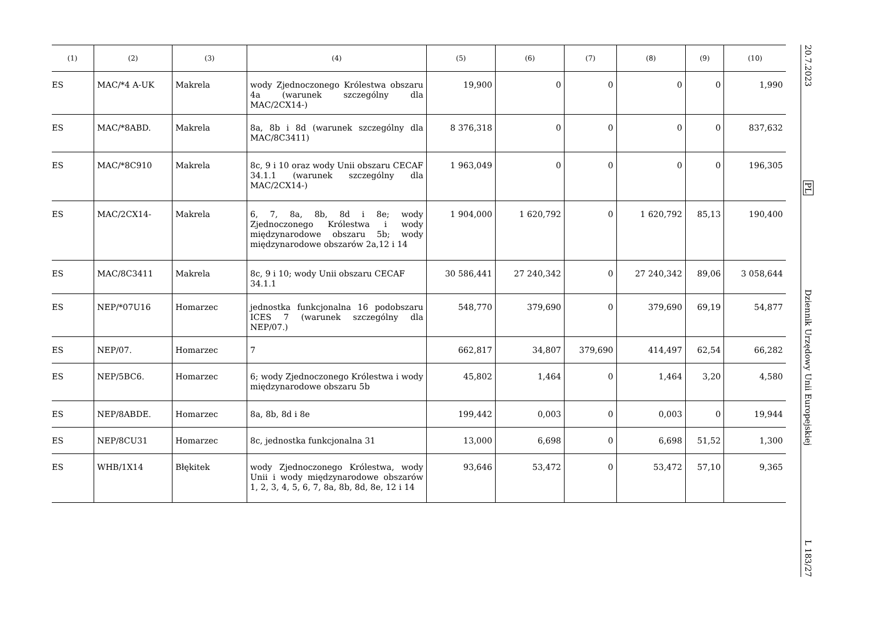| (1) | (2) | (3) | (4) | (5) | (6) | (7) | (8) | (9) | (10) |
| --- | --- | --- | --- | --- | --- | --- | --- | --- | --- |
| ES | MAC/*4 A-UK | Makrela | wody Zjednoczonego Królestwa obszaru 4a (warunek szczególny dla MAC/2CX14-) | 19,900 | 0 | 0 | 0 | 0 | 1,990 |
| ES | MAC/*8ABD. | Makrela | 8a, 8b i 8d (warunek szczególny dla MAC/8C3411) | 8 376,318 | 0 | 0 | 0 | 0 | 837,632 |
| ES | MAC/*8C910 | Makrela | 8c, 9 i 10 oraz wody Unii obszaru CECAF 34.1.1 (warunek szczególny dla MAC/2CX14-) | 1 963,049 | 0 | 0 | 0 | 0 | 196,305 |
| ES | MAC/2CX14- | Makrela | 6, 7, 8a, 8b, 8d i 8e; wody Zjednoczonego Królestwa i wody międzynarodowe obszaru 5b; wody międzynarodowe obszarów 2a,12 i 14 | 1 904,000 | 1 620,792 | 0 | 1 620,792 | 85,13 | 190,400 |
| ES | MAC/8C3411 | Makrela | 8c, 9 i 10; wody Unii obszaru CECAF 34.1.1 | 30 586,441 | 27 240,342 | 0 | 27 240,342 | 89,06 | 3 058,644 |
| ES | NEP/*07U16 | Homarzec | jednostka funkcjonalna 16 podobszaru ICES 7 (warunek szczególny dla NEP/07.) | 548,770 | 379,690 | 0 | 379,690 | 69,19 | 54,877 |
| ES | NEP/07. | Homarzec | 7 | 662,817 | 34,807 | 379,690 | 414,497 | 62,54 | 66,282 |
| ES | NEP/5BC6. | Homarzec | 6; wody Zjednoczonego Królestwa i wody międzynarodowe obszaru 5b | 45,802 | 1,464 | 0 | 1,464 | 3,20 | 4,580 |
| ES | NEP/8ABDE. | Homarzec | 8a, 8b, 8d i 8e | 199,442 | 0,003 | 0 | 0,003 | 0 | 19,944 |
| ES | NEP/8CU31 | Homarzec | 8c, jednostka funkcjonalna 31 | 13,000 | 6,698 | 0 | 6,698 | 51,52 | 1,300 |
| ES | WHB/1X14 | Błękitek | wody Zjednoczonego Królestwa, wody Unii i wody międzynarodowe obszarów 1, 2, 3, 4, 5, 6, 7, 8a, 8b, 8d, 8e, 12 i 14 | 93,646 | 53,472 | 0 | 53,472 | 57,10 | 9,365 |
20.7.2023
PL
Dziennik Urzędowy Unii Europejskiej
L 183/27